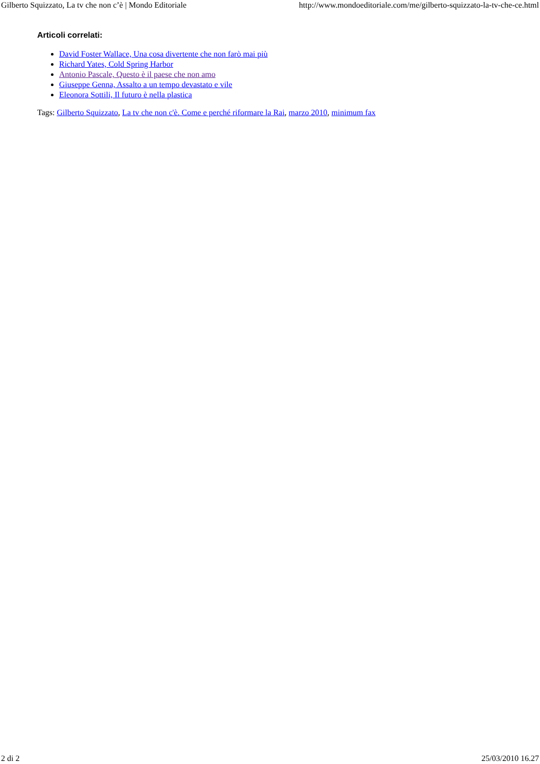Gilberto Squizzato, La tv che non c’è | Mondo Editoriale http://www.mondoeditoriale.com/me/gilberto-squizzato-la-tv-che-ce.html
Articoli correlati:
David Foster Wallace, Una cosa divertente che non farò mai più
Richard Yates, Cold Spring Harbor
Antonio Pascale, Questo è il paese che non amo
Giuseppe Genna, Assalto a un tempo devastato e vile
Eleonora Sottili, Il futuro è nella plastica
Tags: Gilberto Squizzato, La tv che non c'è. Come e perché riformare la Rai, marzo 2010, minimum fax
2 di 2 25/03/2010 16.27